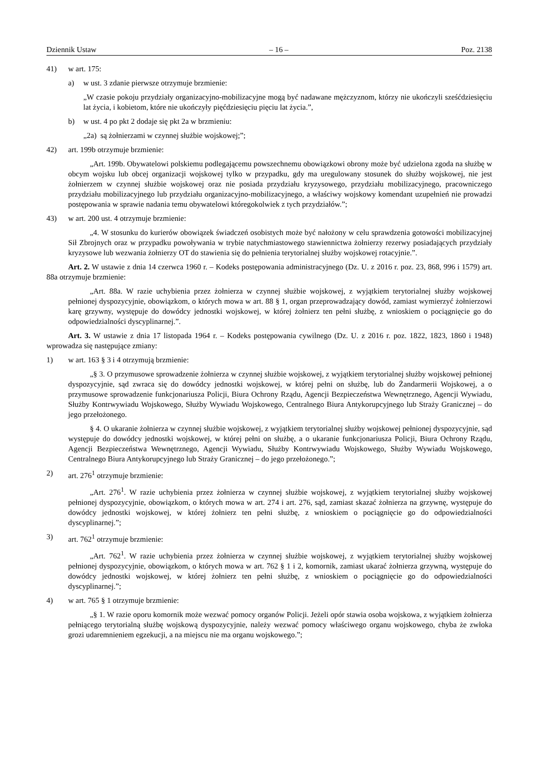Dziennik Ustaw – 16 – Poz. 2138
41) w art. 175:
a) w ust. 3 zdanie pierwsze otrzymuje brzmienie:
„W czasie pokoju przydziały organizacyjno-mobilizacyjne mogą być nadawane mężczyznom, którzy nie ukończyli sześćdziesięciu lat życia, i kobietom, które nie ukończyły pięćdziesięciu pięciu lat życia.”,
b) w ust. 4 po pkt 2 dodaje się pkt 2a w brzmieniu:
„2a) są żołnierzami w czynnej służbie wojskowej;”;
42) art. 199b otrzymuje brzmienie:
„Art. 199b. Obywatelowi polskiemu podlegającemu powszechnemu obowiązkowi obrony może być udzielona zgoda na służbę w obcym wojsku lub obcej organizacji wojskowej tylko w przypadku, gdy ma uregulowany stosunek do służby wojskowej, nie jest żołnierzem w czynnej służbie wojskowej oraz nie posiada przydziału kryzysowego, przydziału mobilizacyjnego, pracowniczego przydziału mobilizacyjnego lub przydziału organizacyjno-mobilizacyjnego, a właściwy wojskowy komendant uzupełnień nie prowadzi postępowania w sprawie nadania temu obywatelowi któregokolwiek z tych przydziałów.”;
43) w art. 200 ust. 4 otrzymuje brzmienie:
„4. W stosunku do kurierów obowiązek świadczeń osobistych może być nałożony w celu sprawdzenia gotowości mobilizacyjnej Sił Zbrojnych oraz w przypadku powoływania w trybie natychmiastowego stawiennictwa żołnierzy rezerwy posiadających przydziały kryzysowe lub wezwania żołnierzy OT do stawienia się do pełnienia terytorialnej służby wojskowej rotacyjnie.”.
Art. 2. W ustawie z dnia 14 czerwca 1960 r. – Kodeks postępowania administracyjnego (Dz. U. z 2016 r. poz. 23, 868, 996 i 1579) art. 88a otrzymuje brzmienie:
„Art. 88a. W razie uchybienia przez żołnierza w czynnej służbie wojskowej, z wyjątkiem terytorialnej służby wojskowej pełnionej dyspozycyjnie, obowiązkom, o których mowa w art. 88 § 1, organ przeprowadzający dowód, zamiast wymierzyć żołnierzowi karę grzywny, występuje do dowódcy jednostki wojskowej, w której żołnierz ten pełni służbę, z wnioskiem o pociągnięcie go do odpowiedzialności dyscyplinarnej.”.
Art. 3. W ustawie z dnia 17 listopada 1964 r. – Kodeks postępowania cywilnego (Dz. U. z 2016 r. poz. 1822, 1823, 1860 i 1948) wprowadza się następujące zmiany:
1) w art. 163 § 3 i 4 otrzymują brzmienie:
„§ 3. O przymusowe sprowadzenie żołnierza w czynnej służbie wojskowej, z wyjątkiem terytorialnej służby wojskowej pełnionej dyspozycyjnie, sąd zwraca się do dowódcy jednostki wojskowej, w której pełni on służbę, lub do Żandarmerii Wojskowej, a o przymusowe sprowadzenie funkcjonariusza Policji, Biura Ochrony Rządu, Agencji Bezpieczeństwa Wewnętrznego, Agencji Wywiadu, Służby Kontrwywiadu Wojskowego, Służby Wywiadu Wojskowego, Centralnego Biura Antykorupcyjnego lub Straży Granicznej – do jego przełożonego.
§ 4. O ukaranie żołnierza w czynnej służbie wojskowej, z wyjątkiem terytorialnej służby wojskowej pełnionej dyspozycyjnie, sąd występuje do dowódcy jednostki wojskowej, w której pełni on służbę, a o ukaranie funkcjonariusza Policji, Biura Ochrony Rządu, Agencji Bezpieczeństwa Wewnętrznego, Agencji Wywiadu, Służby Kontrwywiadu Wojskowego, Służby Wywiadu Wojskowego, Centralnego Biura Antykorupcyjnego lub Straży Granicznej – do jego przełożonego.”;
2) art. 276<sup>1</sup> otrzymuje brzmienie:
„Art. 276<sup>1</sup>. W razie uchybienia przez żołnierza w czynnej służbie wojskowej, z wyjątkiem terytorialnej służby wojskowej pełnionej dyspozycyjnie, obowiązkom, o których mowa w art. 274 i art. 276, sąd, zamiast skazać żołnierza na grzywnę, występuje do dowódcy jednostki wojskowej, w której żołnierz ten pełni służbę, z wnioskiem o pociągnięcie go do odpowiedzialności dyscyplinarnej.”;
3) art. 762<sup>1</sup> otrzymuje brzmienie:
„Art. 762<sup>1</sup>. W razie uchybienia przez żołnierza w czynnej służbie wojskowej, z wyjątkiem terytorialnej służby wojskowej pełnionej dyspozycyjnie, obowiązkom, o których mowa w art. 762 § 1 i 2, komornik, zamiast ukarać żołnierza grzywną, występuje do dowódcy jednostki wojskowej, w której żołnierz ten pełni służbę, z wnioskiem o pociągnięcie go do odpowiedzialności dyscyplinarnej.”;
4) w art. 765 § 1 otrzymuje brzmienie:
„§ 1. W razie oporu komornik może wezwać pomocy organów Policji. Jeżeli opór stawia osoba wojskowa, z wyjątkiem żołnierza pełniącego terytorialną służbę wojskową dyspozycyjnie, należy wezwać pomocy właściwego organu wojskowego, chyba że zwłoka grozi udaremnieniem egzekucji, a na miejscu nie ma organu wojskowego.”;